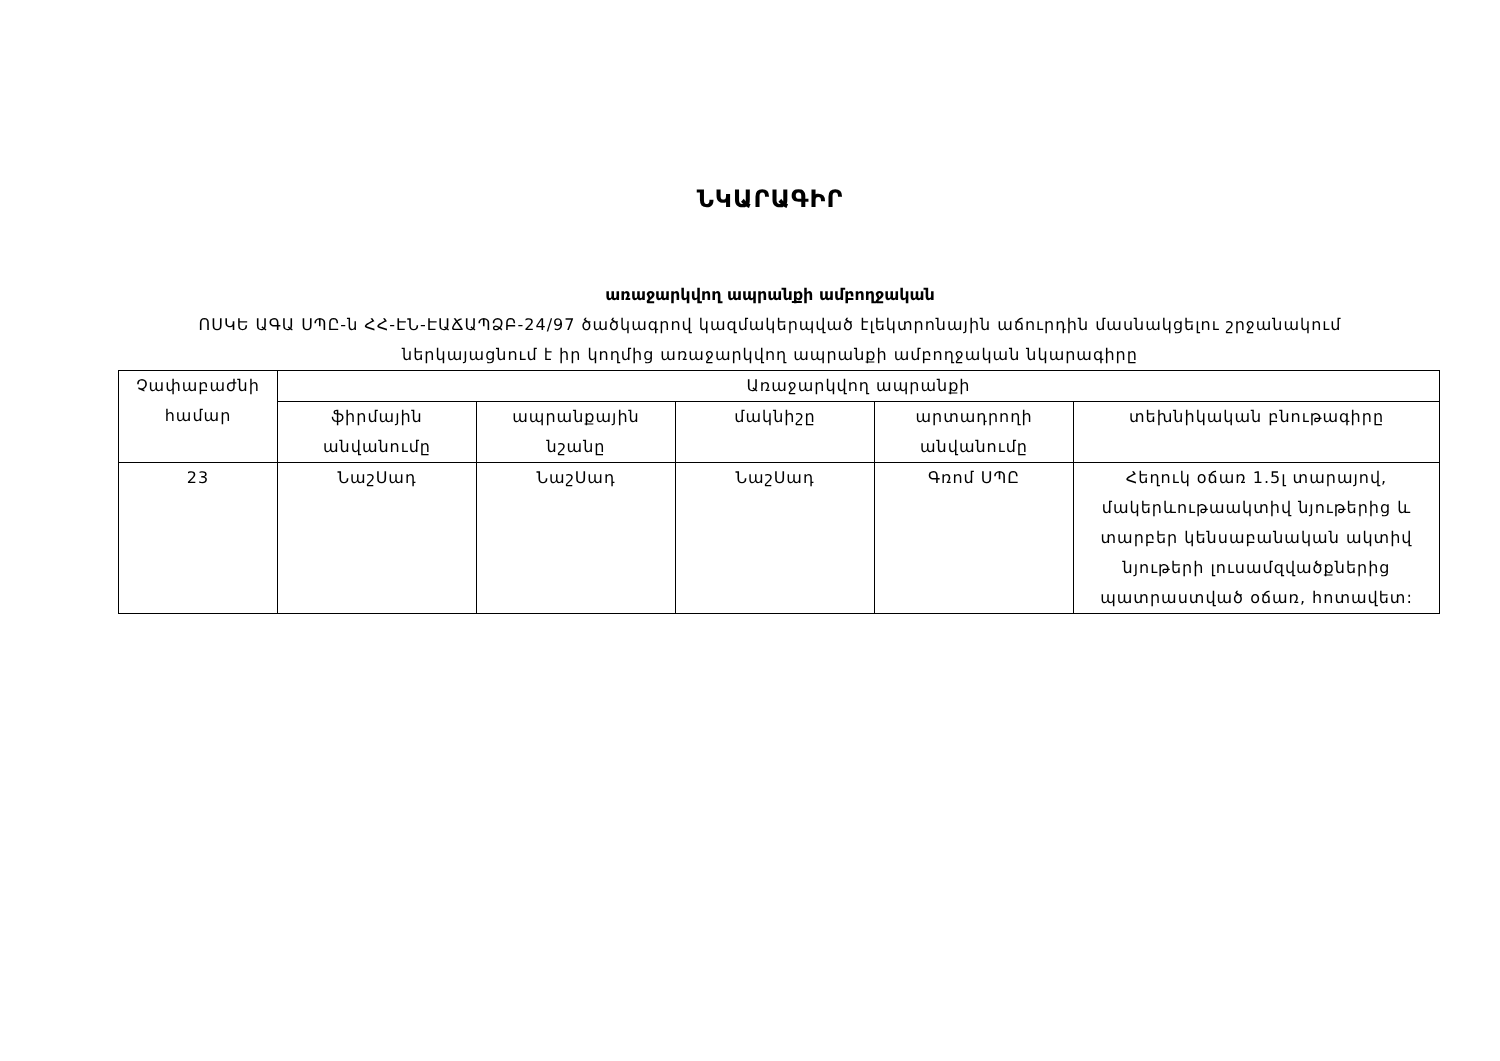ՆԿԱՐԱԳԻՐ
առաջարկվող ապրանքի ամբողջական
ՈՍԿԵ ԱԳԱ ՍՊԸ-ն ՀՀ-ԷՆ-ԷԱՃԱՊՁԲ-24/97 ծածկագրով կազմակերպված էլեկտրոնային աճուրդին մասնակցելու շրջանակում
ներկայացնում է իր կողմից առաջարկվող ապրանքի ամբողջական նկարագիրը
| Չափաբաժնի համար | Առաջարկվող ապրանքի | | | | |
| --- | --- | --- | --- | --- | --- |
| | ֆիրմային անվանումը | ապրանքային նշանը | մակնիշը | արտադրողի անվանումը | տեխնիկական բնութագիրը |
| 23 | ՆաշՍադ | ՆաշՍադ | ՆաշՍադ | Գռոմ ՍՊԸ | Հեղուկ օճառ 1.5լ տարայով, մակերևութաակտիվ նյութերից և տարբեր կենսաբանական ակտիվ նյութերի լուսամզվածքներից պատրաստված օճառ, հոտավետ: |